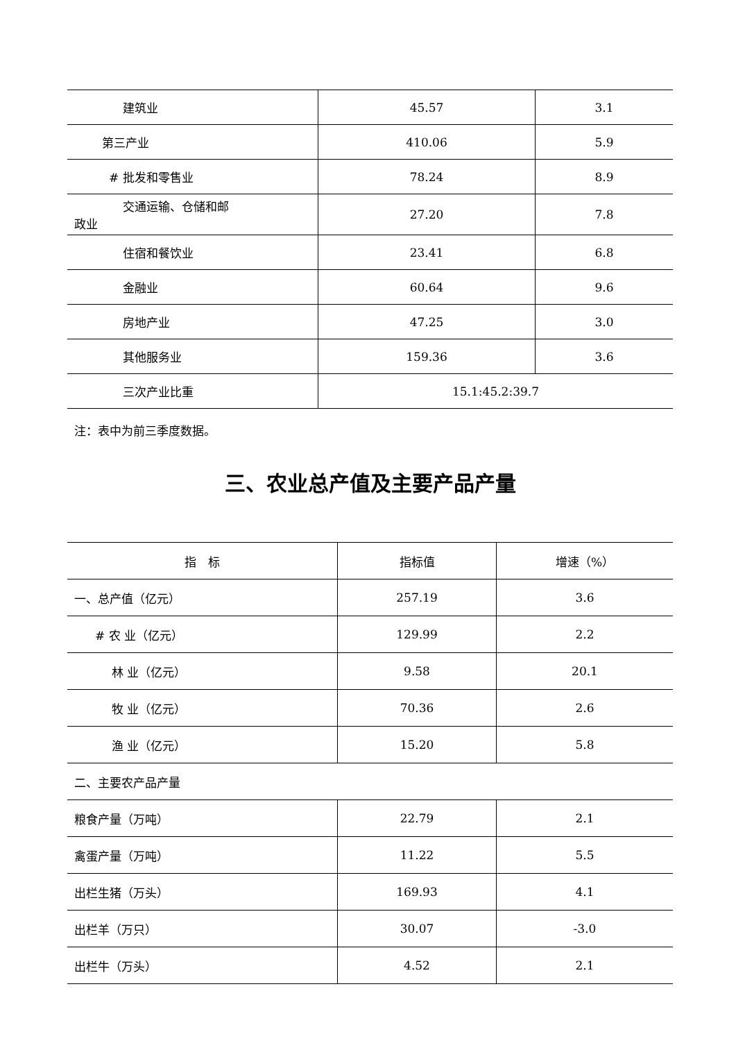| 建筑业 | 45.57 | 3.1 |
| 第三产业 | 410.06 | 5.9 |
| # 批发和零售业 | 78.24 | 8.9 |
| 交通运输、仓储和邮 政业 | 27.20 | 7.8 |
| 住宿和餐饮业 | 23.41 | 6.8 |
| 金融业 | 60.64 | 9.6 |
| 房地产业 | 47.25 | 3.0 |
| 其他服务业 | 159.36 | 3.6 |
| 三次产业比重 | 15.1:45.2:39.7 | |
注：表中为前三季度数据。
三、农业总产值及主要产品产量
| 指 标 | 指标值 | 增速（%） |
| --- | --- | --- |
| 一、总产值（亿元） | 257.19 | 3.6 |
| # 农 业（亿元） | 129.99 | 2.2 |
| 林 业（亿元） | 9.58 | 20.1 |
| 牧 业（亿元） | 70.36 | 2.6 |
| 渔 业（亿元） | 15.20 | 5.8 |
| 二、主要农产品产量 | | |
| 粮食产量（万吨） | 22.79 | 2.1 |
| 禽蛋产量（万吨） | 11.22 | 5.5 |
| 出栏生猪（万头） | 169.93 | 4.1 |
| 出栏羊（万只） | 30.07 | -3.0 |
| 出栏牛（万头） | 4.52 | 2.1 |